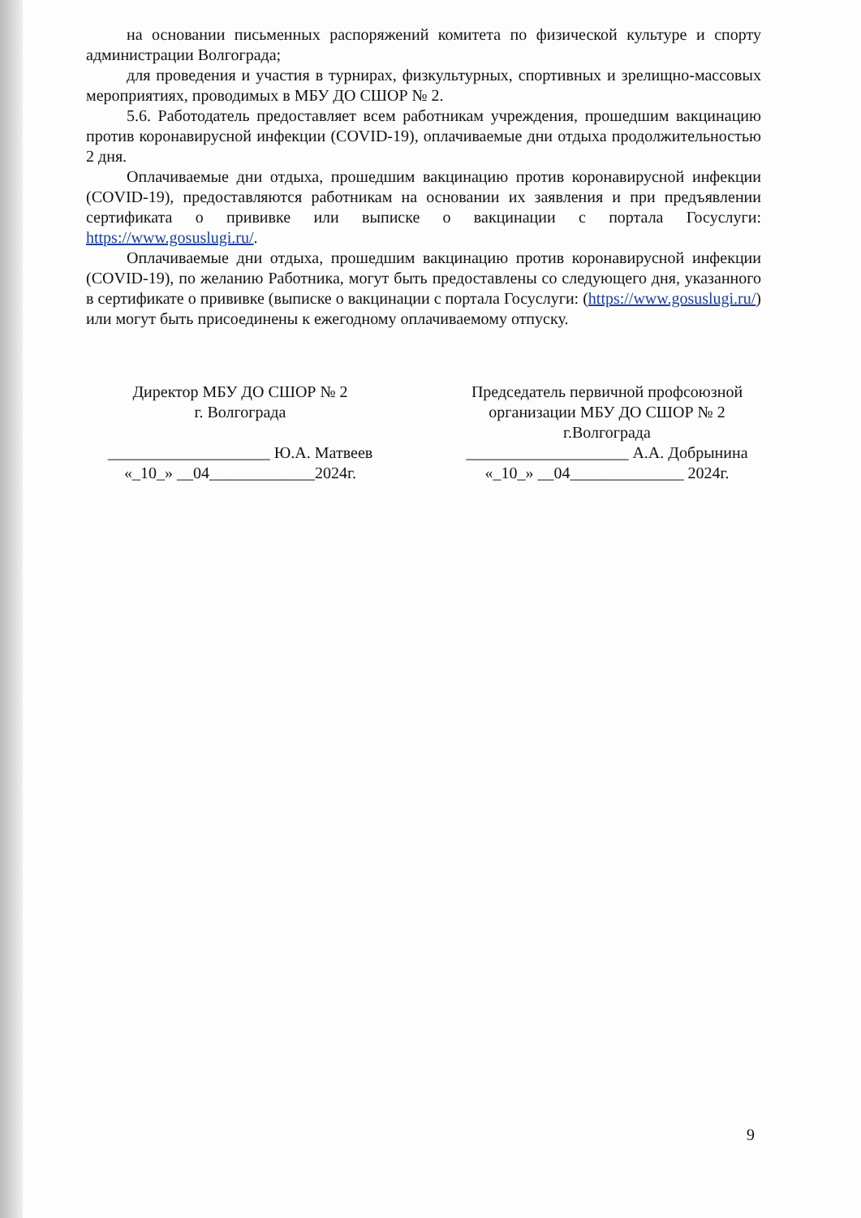на основании письменных распоряжений комитета по физической культуре и спорту администрации Волгограда;
для проведения и участия в турнирах, физкультурных, спортивных и зрелищно-массовых мероприятиях, проводимых в МБУ ДО СШОР № 2.
5.6. Работодатель предоставляет всем работникам учреждения, прошедшим вакцинацию против коронавирусной инфекции (COVID-19), оплачиваемые дни отдыха продолжительностью 2 дня.
Оплачиваемые дни отдыха, прошедшим вакцинацию против коронавирусной инфекции (COVID-19), предоставляются работникам на основании их заявления и при предъявлении сертификата о прививке или выписке о вакцинации с портала Госуслуги: https://www.gosuslugi.ru/.
Оплачиваемые дни отдыха, прошедшим вакцинацию против коронавирусной инфекции (COVID-19), по желанию Работника, могут быть предоставлены со следующего дня, указанного в сертификате о прививке (выписке о вакцинации с портала Госуслуги: (https://www.gosuslugi.ru/) или могут быть присоединены к ежегодному оплачиваемому отпуску.
Директор МБУ ДО СШОР № 2
г. Волгограда
____________________ Ю.А. Матвеев
«_10_» __04_____________2024г.
Председатель первичной профсоюзной
организации МБУ ДО СШОР № 2
г.Волгограда
____________________ А.А. Добрынина
«_10_» __04______________ 2024г.
9